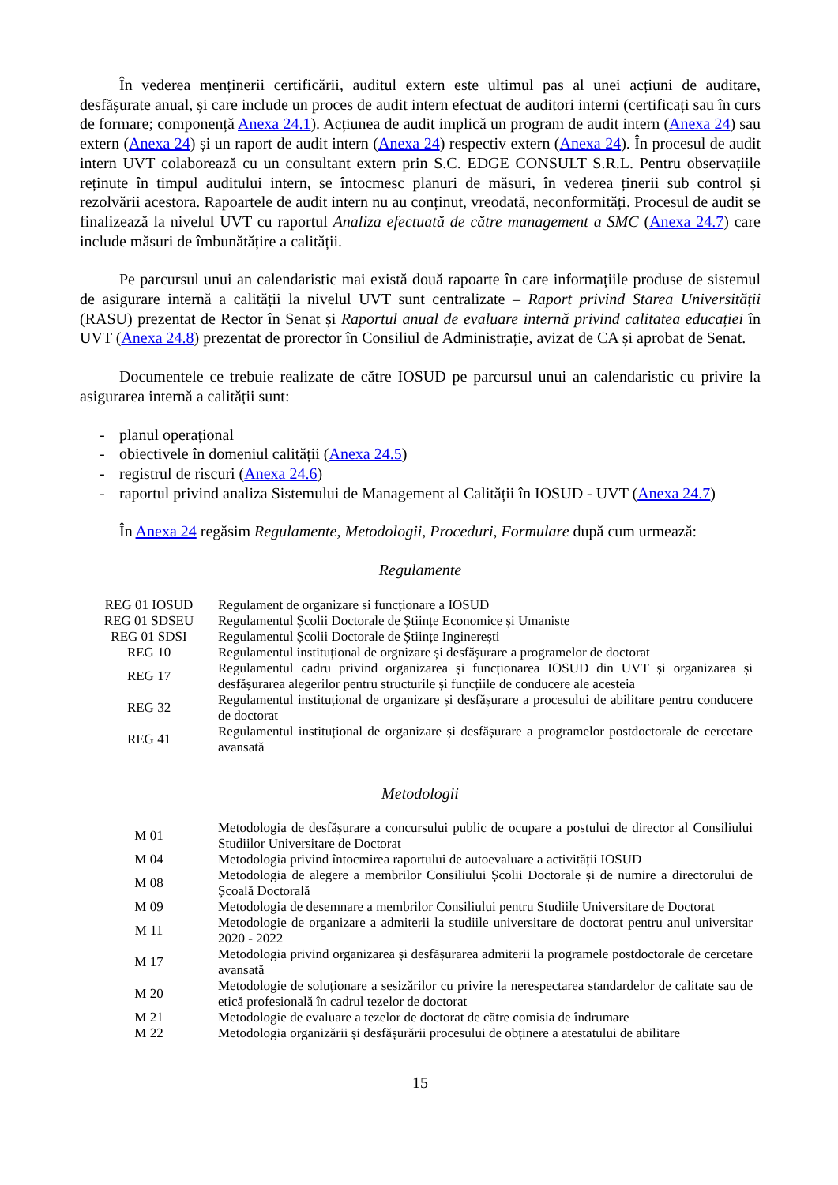În vederea menținerii certificării, auditul extern este ultimul pas al unei acțiuni de auditare, desfășurate anual, și care include un proces de audit intern efectuat de auditori interni (certificați sau în curs de formare; componență Anexa 24.1). Acțiunea de audit implică un program de audit intern (Anexa 24) sau extern (Anexa 24) și un raport de audit intern (Anexa 24) respectiv extern (Anexa 24). În procesul de audit intern UVT colaborează cu un consultant extern prin S.C. EDGE CONSULT S.R.L. Pentru observațiile reținute în timpul auditului intern, se întocmesc planuri de măsuri, în vederea ținerii sub control și rezolvării acestora. Rapoartele de audit intern nu au conținut, vreodată, neconformități. Procesul de audit se finalizează la nivelul UVT cu raportul Analiza efectuată de către management a SMC (Anexa 24.7) care include măsuri de îmbunătățire a calității.
Pe parcursul unui an calendaristic mai există două rapoarte în care informațiile produse de sistemul de asigurare internă a calității la nivelul UVT sunt centralizate – Raport privind Starea Universității (RASU) prezentat de Rector în Senat și Raportul anual de evaluare internă privind calitatea educației în UVT (Anexa 24.8) prezentat de prorector în Consiliul de Administrație, avizat de CA și aprobat de Senat.
Documentele ce trebuie realizate de către IOSUD pe parcursul unui an calendaristic cu privire la asigurarea internă a calității sunt:
- planul operațional
- obiectivele în domeniul calității (Anexa 24.5)
- registrul de riscuri (Anexa 24.6)
- raportul privind analiza Sistemului de Management al Calității în IOSUD - UVT (Anexa 24.7)
În Anexa 24 regăsim Regulamente, Metodologii, Proceduri, Formulare după cum urmează:
Regulamente
| REG 01 IOSUD | Regulament de organizare si funcționare a IOSUD |
| REG 01 SDSEU | Regulamentul Școlii Doctorale de Științe Economice și Umaniste |
| REG 01 SDSI | Regulamentul Școlii Doctorale de Științe Inginerești |
| REG 10 | Regulamentul instituțional de orgnizare și desfășurare a programelor de doctorat |
| REG 17 | Regulamentul cadru privind organizarea și funcționarea IOSUD din UVT și organizarea și desfășurarea alegerilor pentru structurile și funcțiile de conducere ale acesteia |
| REG 32 | Regulamentul instituțional de organizare și desfășurare a procesului de abilitare pentru conducere de doctorat |
| REG 41 | Regulamentul instituțional de organizare și desfășurare a programelor postdoctorale de cercetare avansată |
Metodologii
| M 01 | Metodologia de desfășurare a concursului public de ocupare a postului de director al Consiliului Studiilor Universitare de Doctorat |
| M 04 | Metodologia privind întocmirea raportului de autoevaluare a activității IOSUD |
| M 08 | Metodologia de alegere a membrilor Consiliului Școlii Doctorale și de numire a directorului de Școală Doctorală |
| M 09 | Metodologia de desemnare a membrilor Consiliului pentru Studiile Universitare de Doctorat |
| M 11 | Metodologie de organizare a admiterii la studiile universitare de doctorat pentru anul universitar 2020 - 2022 |
| M 17 | Metodologia privind organizarea și desfășurarea admiterii la programele postdoctorale de cercetare avansată |
| M 20 | Metodologie de soluționare a sesizărilor cu privire la nerespectarea standardelor de calitate sau de etică profesională în cadrul tezelor de doctorat |
| M 21 | Metodologie de evaluare a tezelor de doctorat de către comisia de îndrumare |
| M 22 | Metodologia organizării și desfășurării procesului de obținere a atestatului de abilitare |
15